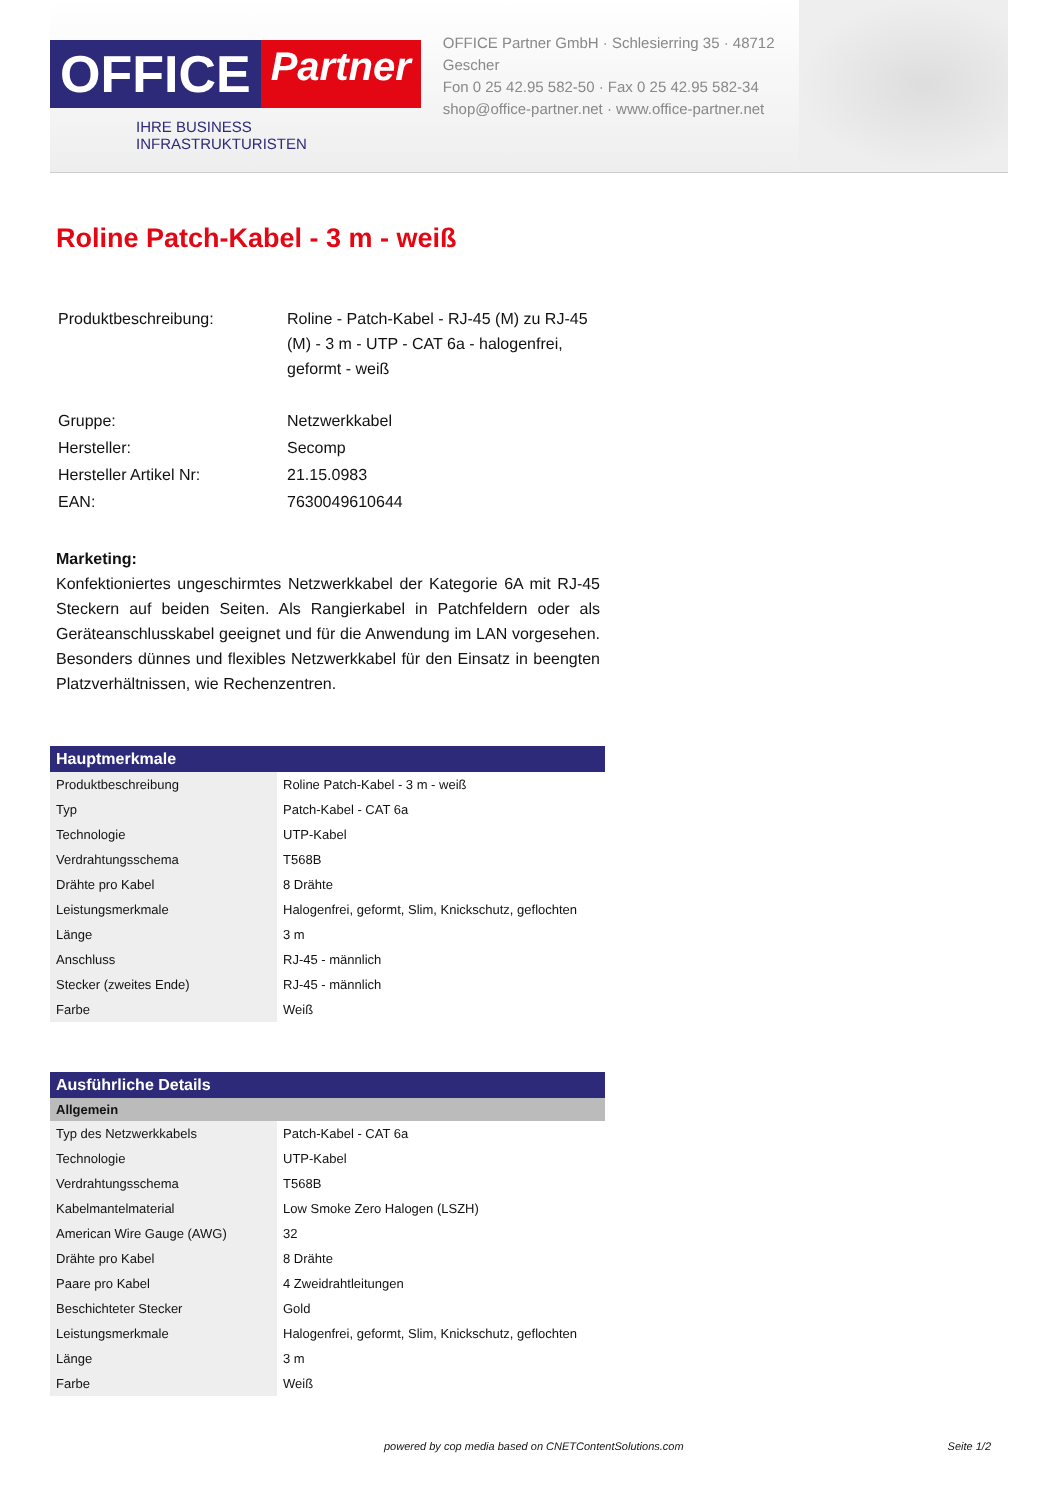OFFICE Partner
IHRE BUSINESS INFRASTRUKTURISTEN
OFFICE Partner GmbH · Schlesierring 35 · 48712 Gescher
Fon 0 25 42.95 582-50 · Fax 0 25 42.95 582-34
shop@office-partner.net · www.office-partner.net
Roline Patch-Kabel - 3 m - weiß
| Produktbeschreibung: | Roline - Patch-Kabel - RJ-45 (M) zu RJ-45 (M) - 3 m - UTP - CAT 6a - halogenfrei, geformt - weiß |
| Gruppe: | Netzwerkkabel |
| Hersteller: | Secomp |
| Hersteller Artikel Nr: | 21.15.0983 |
| EAN: | 7630049610644 |
Marketing:
Konfektioniertes ungeschirmtes Netzwerkkabel der Kategorie 6A mit RJ-45 Steckern auf beiden Seiten. Als Rangierkabel in Patchfeldern oder als Geräteanschlusskabel geeignet und für die Anwendung im LAN vorgesehen. Besonders dünnes und flexibles Netzwerkkabel für den Einsatz in beengten Platzverhältnissen, wie Rechenzentren.
| Hauptmerkmale | |
| --- | --- |
| Produktbeschreibung | Roline Patch-Kabel - 3 m - weiß |
| Typ | Patch-Kabel - CAT 6a |
| Technologie | UTP-Kabel |
| Verdrahtungsschema | T568B |
| Drähte pro Kabel | 8 Drähte |
| Leistungsmerkmale | Halogenfrei, geformt, Slim, Knickschutz, geflochten |
| Länge | 3 m |
| Anschluss | RJ-45 - männlich |
| Stecker (zweites Ende) | RJ-45 - männlich |
| Farbe | Weiß |
| Ausführliche Details | |
| --- | --- |
| Allgemein | |
| Typ des Netzwerkkabels | Patch-Kabel - CAT 6a |
| Technologie | UTP-Kabel |
| Verdrahtungsschema | T568B |
| Kabelmantelmaterial | Low Smoke Zero Halogen (LSZH) |
| American Wire Gauge (AWG) | 32 |
| Drähte pro Kabel | 8 Drähte |
| Paare pro Kabel | 4 Zweidrahtleitungen |
| Beschichteter Stecker | Gold |
| Leistungsmerkmale | Halogenfrei, geformt, Slim, Knickschutz, geflochten |
| Länge | 3 m |
| Farbe | Weiß |
powered by cop media based on CNETContentSolutions.com Seite 1/2